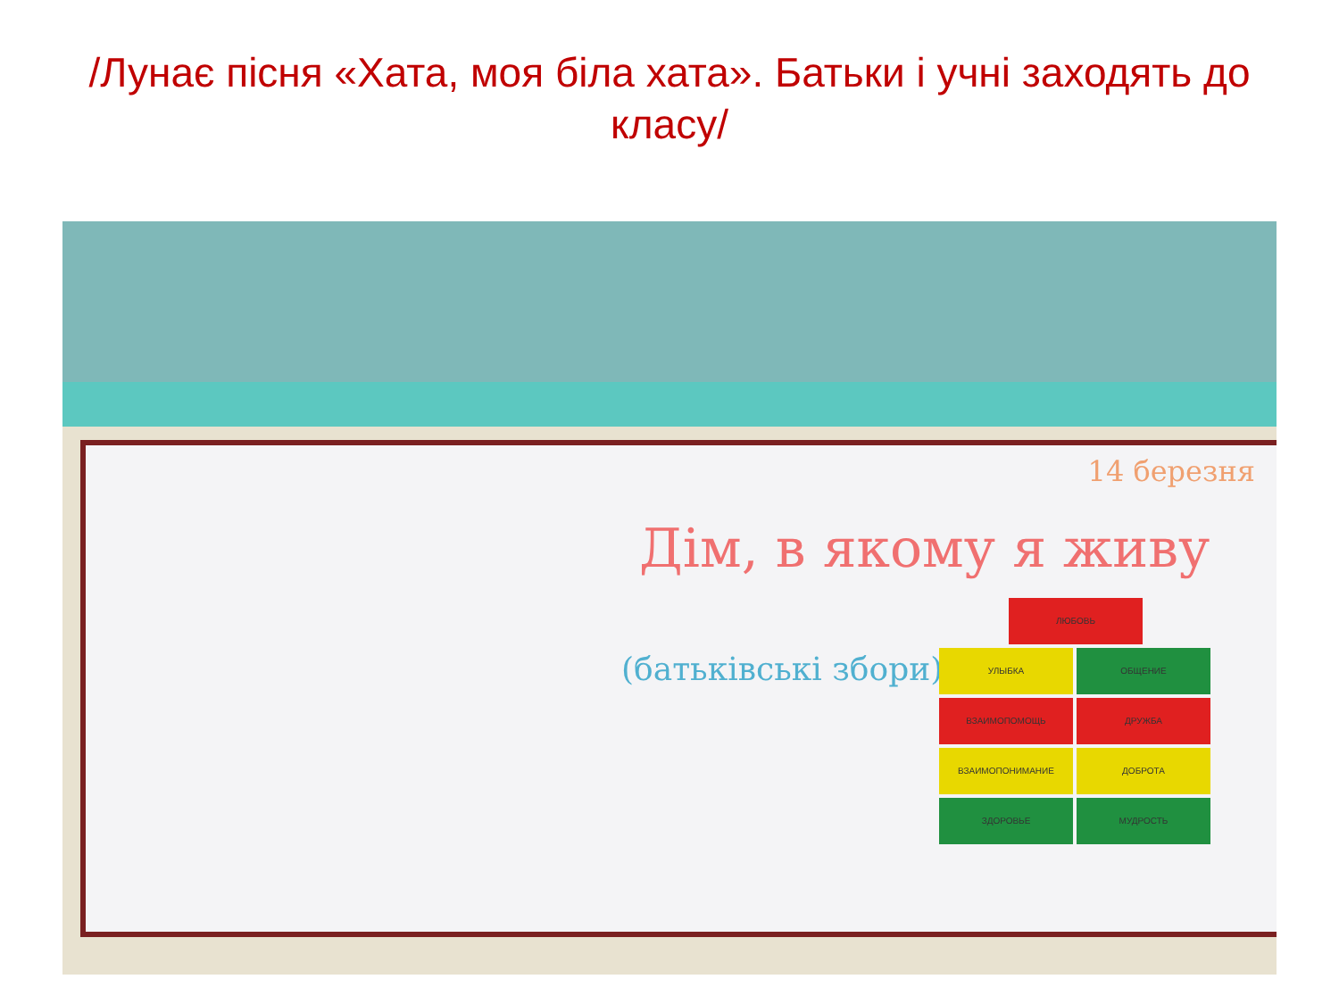/Лунає пісня «Хата, моя біла хата». Батьки і учні заходять до класу/
Дім, в якому я живу
(батьківські збори)
14 березня
ЛЮБОВЬ УЛЫБКА ОБЩЕНИЕ ВЗАИМОПОМОЩЬ ДРУЖБА ВЗАИМОПОНИМАНИЕ ДОБРОТА ЗДОРОВЬЕ МУДРОСТЬ